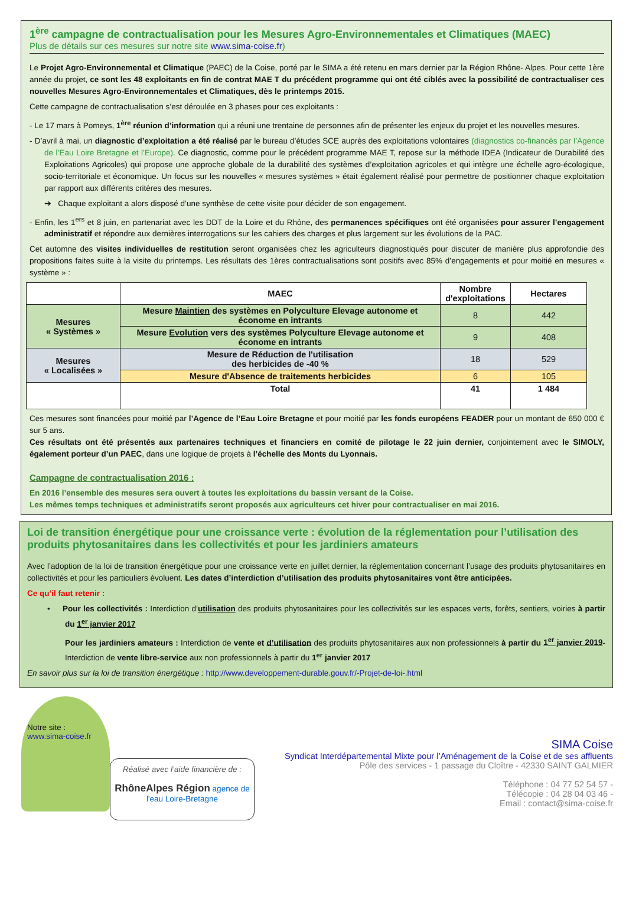1<sup>ère</sup> campagne de contractualisation pour les Mesures Agro-Environnementales et Climatiques (MAEC)
Plus de détails sur ces mesures sur notre site www.sima-coise.fr)
Le Projet Agro-Environnemental et Climatique (PAEC) de la Coise, porté par le SIMA a été retenu en mars dernier par la Région Rhône- Alpes. Pour cette 1ère année du projet, ce sont les 48 exploitants en fin de contrat MAE T du précédent programme qui ont été ciblés avec la possibilité de contractualiser ces nouvelles Mesures Agro-Environnementales et Climatiques, dès le printemps 2015.
Cette campagne de contractualisation s’est déroulée en 3 phases pour ces exploitants :
- Le 17 mars à Pomeys, 1<sup>ère</sup> réunion d’information qui a réuni une trentaine de personnes afin de présenter les enjeux du projet et les nouvelles mesures.
- D’avril à mai, un diagnostic d’exploitation a été réalisé par le bureau d’études SCE auprès des exploitations volontaires (diagnostics co-financés par l’Agence de l’Eau Loire Bretagne et l’Europe). Ce diagnostic, comme pour le précédent programme MAE T, repose sur la méthode IDEA (Indicateur de Durabilité des Exploitations Agricoles) qui propose une approche globale de la durabilité des systèmes d’exploitation agricoles et qui intègre une échelle agro-écologique, socio-territoriale et économique. Un focus sur les nouvelles « mesures systèmes » était également réalisé pour permettre de positionner chaque exploitation par rapport aux différents critères des mesures.
➔ Chaque exploitant a alors disposé d’une synthèse de cette visite pour décider de son engagement.
- Enfin, les 1<sup>ers</sup> et 8 juin, en partenariat avec les DDT de la Loire et du Rhône, des permanences spécifiques ont été organisées pour assurer l’engagement administratif et répondre aux dernières interrogations sur les cahiers des charges et plus largement sur les évolutions de la PAC.
Cet automne des visites individuelles de restitution seront organisées chez les agriculteurs diagnostiqués pour discuter de manière plus approfondie des propositions faites suite à la visite du printemps. Les résultats des 1ères contractualisations sont positifs avec 85% d’engagements et pour moitié en mesures « système » :
| | MAEC | Nombre d'exploitations | Hectares |
| --- | --- | --- | --- |
| Mesures « Systèmes » | Mesure Maintien des systèmes en Polyculture Elevage autonome et économe en intrants | 8 | 442 |
| | Mesure Evolution vers des systèmes Polyculture Elevage autonome et économe en intrants | 9 | 408 |
| Mesures « Localisées » | Mesure de Réduction de l'utilisation des herbicides de -40 % | 18 | 529 |
| | Mesure d'Absence de traitements herbicides | 6 | 105 |
| | Total | 41 | 1 484 |
Ces mesures sont financées pour moitié par l’Agence de l’Eau Loire Bretagne et pour moitié par les fonds européens FEADER pour un montant de 650 000 € sur 5 ans.
Ces résultats ont été présentés aux partenaires techniques et financiers en comité de pilotage le 22 juin dernier, conjointement avec le SIMOLY, également porteur d’un PAEC, dans une logique de projets à l’échelle des Monts du Lyonnais.
Campagne de contractualisation 2016 :
En 2016 l’ensemble des mesures sera ouvert à toutes les exploitations du bassin versant de la Coise.
Les mêmes temps techniques et administratifs seront proposés aux agriculteurs cet hiver pour contractualiser en mai 2016.
Loi de transition énergétique pour une croissance verte : évolution de la réglementation pour l’utilisation des produits phytosanitaires dans les collectivités et pour les jardiniers amateurs
Avec l’adoption de la loi de transition énergétique pour une croissance verte en juillet dernier, la réglementation concernant l’usage des produits phytosanitaires en collectivités et pour les particuliers évoluent. Les dates d’interdiction d’utilisation des produits phytosanitaires vont être anticipées.
Ce qu’il faut retenir :
• Pour les collectivités : Interdiction d’utilisation des produits phytosanitaires pour les collectivités sur les espaces verts, forêts, sentiers, voiries à partir du 1<sup>er</sup> janvier 2017
Pour les jardiniers amateurs : Interdiction de vente et d’utilisation des produits phytosanitaires aux non professionnels à partir du 1<sup>er</sup> janvier 2019- Interdiction de vente libre-service aux non professionnels à partir du 1<sup>er</sup> janvier 2017
En savoir plus sur la loi de transition énergétique : http://www.developpement-durable.gouv.fr/-Projet-de-loi-.html
Notre site :
www.sima-coise.fr
Réalisé avec l’aide financière de :
RhôneAlpes Région agence de l'eau Loire-Bretagne
SIMA Coise
Syndicat Interdépartemental Mixte pour l’Aménagement de la Coise et de ses affluents
Pôle des services - 1 passage du Cloître - 42330 SAINT GALMIER
Téléphone : 04 77 52 54 57 -
Télécopie : 04 28 04 03 46 -
Email : contact@sima-coise.fr